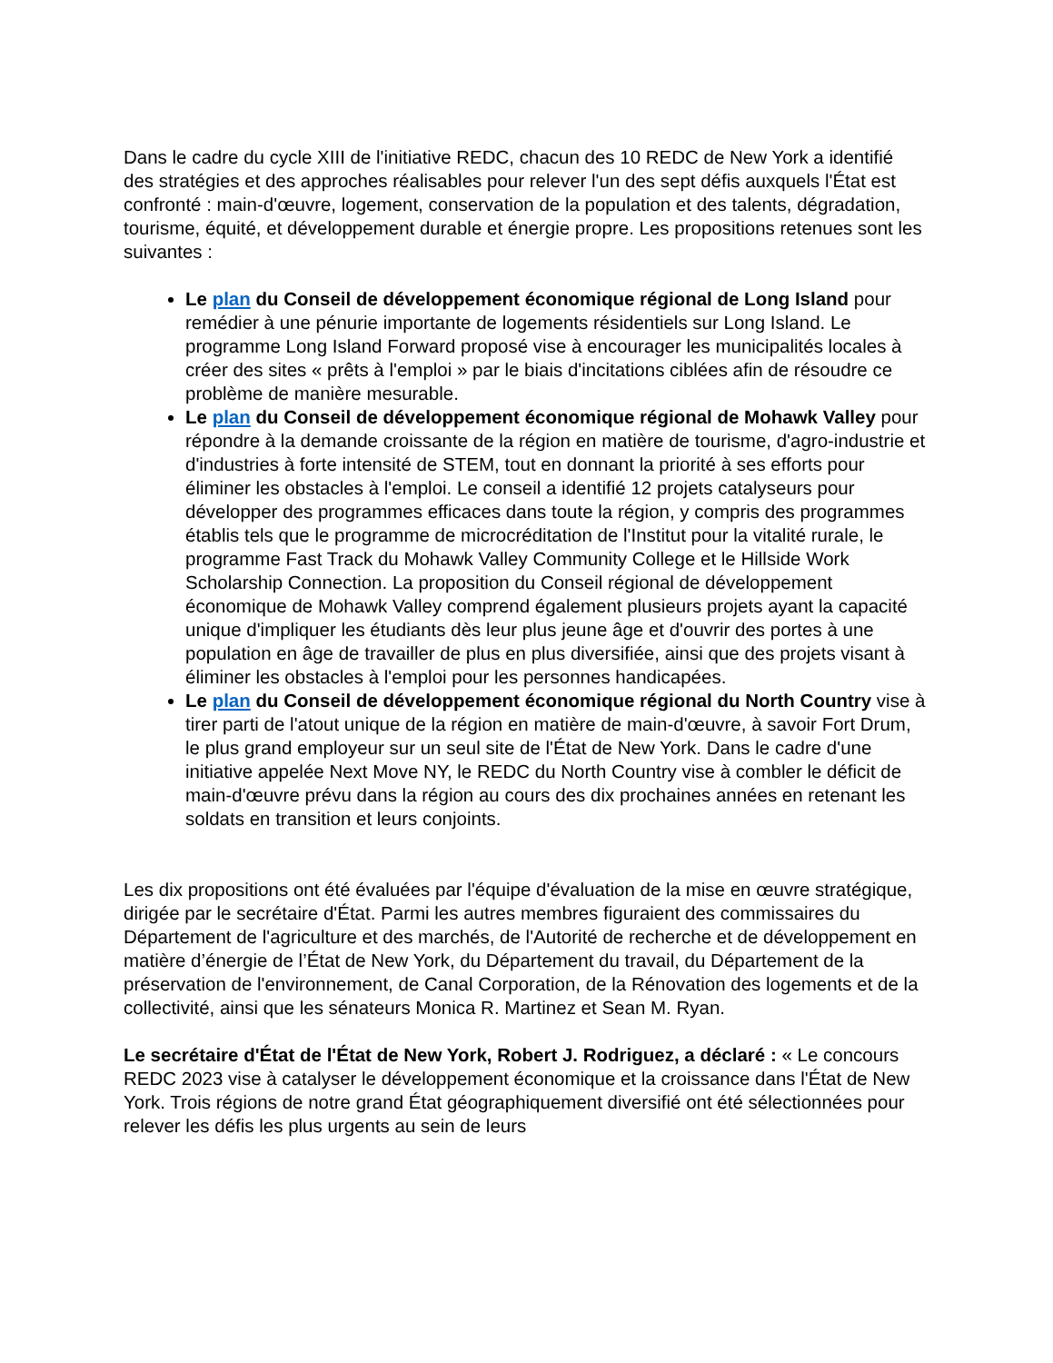Dans le cadre du cycle XIII de l'initiative REDC, chacun des 10 REDC de New York a identifié des stratégies et des approches réalisables pour relever l'un des sept défis auxquels l'État est confronté : main-d'œuvre, logement, conservation de la population et des talents, dégradation, tourisme, équité, et développement durable et énergie propre. Les propositions retenues sont les suivantes :
Le plan du Conseil de développement économique régional de Long Island pour remédier à une pénurie importante de logements résidentiels sur Long Island. Le programme Long Island Forward proposé vise à encourager les municipalités locales à créer des sites « prêts à l'emploi » par le biais d'incitations ciblées afin de résoudre ce problème de manière mesurable.
Le plan du Conseil de développement économique régional de Mohawk Valley pour répondre à la demande croissante de la région en matière de tourisme, d'agro-industrie et d'industries à forte intensité de STEM, tout en donnant la priorité à ses efforts pour éliminer les obstacles à l'emploi. Le conseil a identifié 12 projets catalyseurs pour développer des programmes efficaces dans toute la région, y compris des programmes établis tels que le programme de microcréditation de l'Institut pour la vitalité rurale, le programme Fast Track du Mohawk Valley Community College et le Hillside Work Scholarship Connection. La proposition du Conseil régional de développement économique de Mohawk Valley comprend également plusieurs projets ayant la capacité unique d'impliquer les étudiants dès leur plus jeune âge et d'ouvrir des portes à une population en âge de travailler de plus en plus diversifiée, ainsi que des projets visant à éliminer les obstacles à l'emploi pour les personnes handicapées.
Le plan du Conseil de développement économique régional du North Country vise à tirer parti de l'atout unique de la région en matière de main-d'œuvre, à savoir Fort Drum, le plus grand employeur sur un seul site de l'État de New York. Dans le cadre d'une initiative appelée Next Move NY, le REDC du North Country vise à combler le déficit de main-d'œuvre prévu dans la région au cours des dix prochaines années en retenant les soldats en transition et leurs conjoints.
Les dix propositions ont été évaluées par l'équipe d'évaluation de la mise en œuvre stratégique, dirigée par le secrétaire d'État. Parmi les autres membres figuraient des commissaires du Département de l'agriculture et des marchés, de l'Autorité de recherche et de développement en matière d’énergie de l’État de New York, du Département du travail, du Département de la préservation de l'environnement, de Canal Corporation, de la Rénovation des logements et de la collectivité, ainsi que les sénateurs Monica R. Martinez et Sean M. Ryan.
Le secrétaire d'État de l'État de New York, Robert J. Rodriguez, a déclaré : « Le concours REDC 2023 vise à catalyser le développement économique et la croissance dans l'État de New York. Trois régions de notre grand État géographiquement diversifié ont été sélectionnées pour relever les défis les plus urgents au sein de leurs